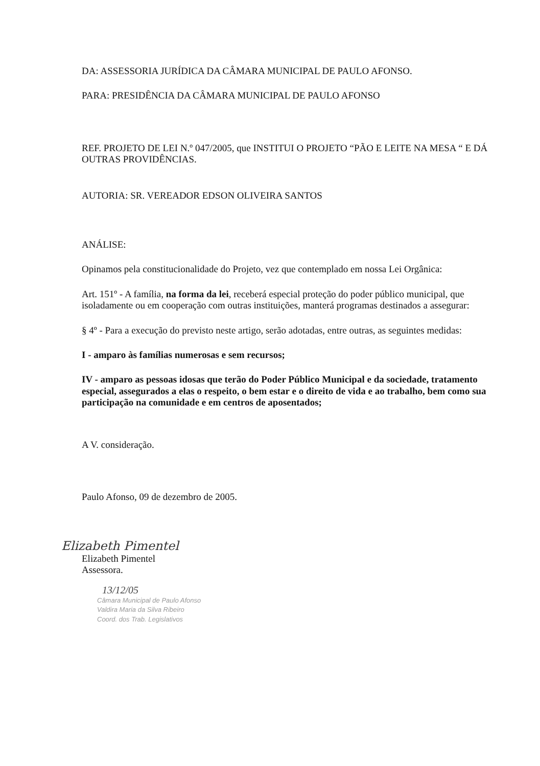DA: ASSESSORIA JURÍDICA DA CÂMARA MUNICIPAL DE PAULO AFONSO.
PARA: PRESIDÊNCIA DA CÂMARA MUNICIPAL DE PAULO AFONSO
REF. PROJETO DE LEI N.º 047/2005, que INSTITUI O PROJETO “PÃO E LEITE NA MESA “ E DÁ OUTRAS PROVIDÊNCIAS.
AUTORIA: SR. VEREADOR EDSON OLIVEIRA SANTOS
ANÁLISE:
Opinamos pela constitucionalidade do Projeto, vez que contemplado em nossa Lei Orgânica:
Art. 151º - A família, na forma da lei, receberá especial proteção do poder público municipal, que isoladamente ou em cooperação com outras instituições, manterá programas destinados a assegurar:
§ 4º - Para a execução do previsto neste artigo, serão adotadas, entre outras, as seguintes medidas:
I - amparo às famílias numerosas e sem recursos;
IV - amparo as pessoas idosas que terão do Poder Público Municipal e da sociedade, tratamento especial, assegurados a elas o respeito, o bem estar e o direito de vida e ao trabalho, bem como sua participação na comunidade e em centros de aposentados;
A V. consideração.
Paulo Afonso, 09 de dezembro de 2005.
Elizabeth Pimentel
Elizabeth Pimentel
Assessora.
13/12/05
Câmara Municipal de Paulo Afonso
Valdira Maria da Silva Ribeiro
Coord. dos Trab. Legislativos